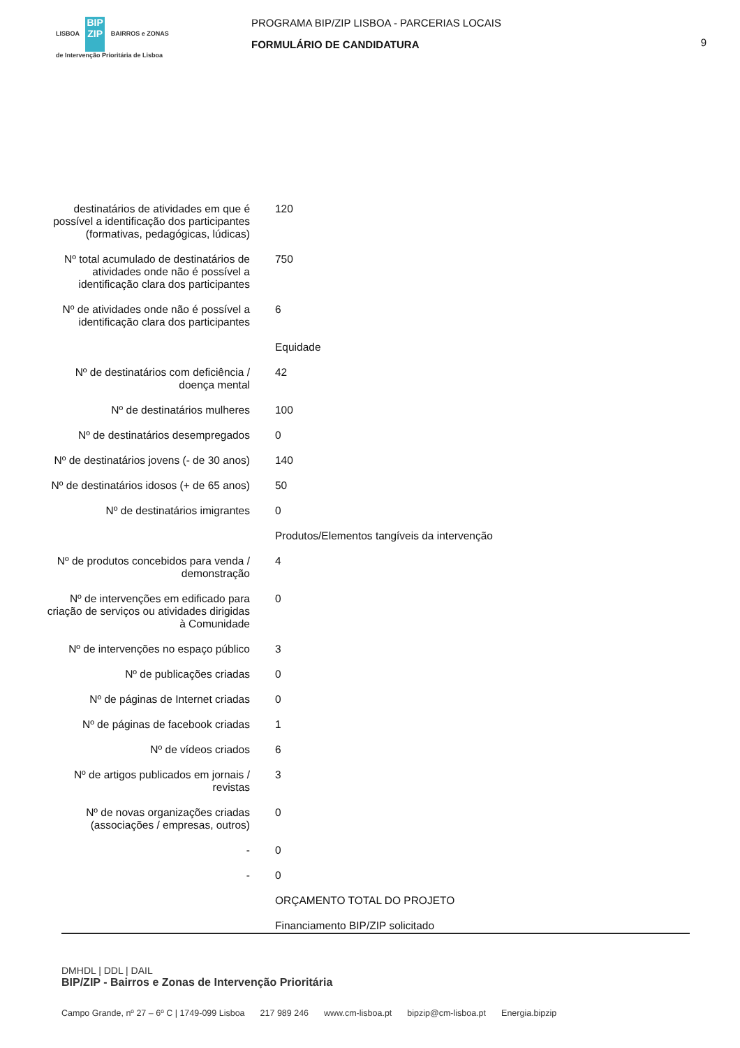LISBOA BIP ZIP BAIRROS e ZONAS
de Intervenção Prioritária de Lisboa
PROGRAMA BIP/ZIP LISBOA - PARCERIAS LOCAIS
FORMULÁRIO DE CANDIDATURA
9
| destinatários de atividades em que é possível a identificação dos participantes (formativas, pedagógicas, lúdicas) | 120 |
| Nº total acumulado de destinatários de atividades onde não é possível a identificação clara dos participantes | 750 |
| Nº de atividades onde não é possível a identificação clara dos participantes | 6 |
| | Equidade |
| Nº de destinatários com deficiência / doença mental | 42 |
| Nº de destinatários mulheres | 100 |
| Nº de destinatários desempregados | 0 |
| Nº de destinatários jovens (- de 30 anos) | 140 |
| Nº de destinatários idosos (+ de 65 anos) | 50 |
| Nº de destinatários imigrantes | 0 |
| | Produtos/Elementos tangíveis da intervenção |
| Nº de produtos concebidos para venda / demonstração | 4 |
| Nº de intervenções em edificado para criação de serviços ou atividades dirigidas à Comunidade | 0 |
| Nº de intervenções no espaço público | 3 |
| Nº de publicações criadas | 0 |
| Nº de páginas de Internet criadas | 0 |
| Nº de páginas de facebook criadas | 1 |
| Nº de vídeos criados | 6 |
| Nº de artigos publicados em jornais / revistas | 3 |
| Nº de novas organizações criadas (associações / empresas, outros) | 0 |
| - | 0 |
| - | 0 |
| | ORÇAMENTO TOTAL DO PROJETO |
| | Financiamento BIP/ZIP solicitado |
DMHDL | DDL | DAIL
BIP/ZIP - Bairros e Zonas de Intervenção Prioritária
Campo Grande, nº 27 – 6º C | 1749-099 Lisboa 217 989 246 www.cm-lisboa.pt bipzip@cm-lisboa.pt Energia.bipzip